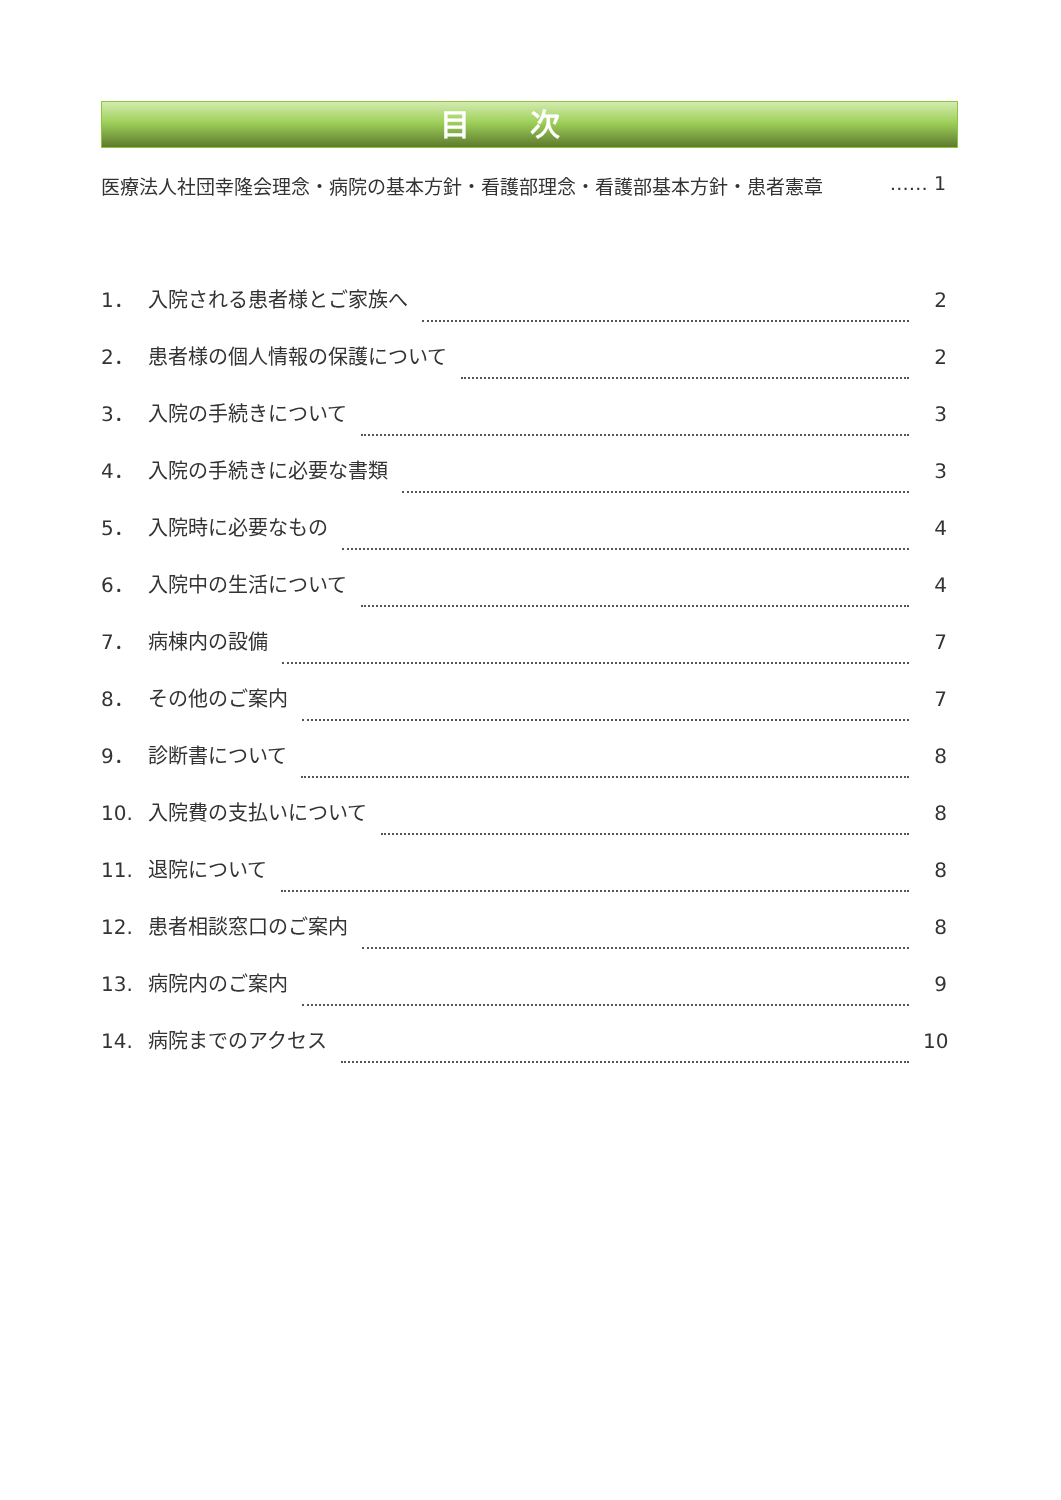目次
医療法人社団幸隆会理念・病院の基本方針・看護部理念・看護部基本方針・患者憲章 …… 1
1． 入院される患者様とご家族へ 2
2． 患者様の個人情報の保護について 2
3． 入院の手続きについて 3
4． 入院の手続きに必要な書類 3
5． 入院時に必要なもの 4
6． 入院中の生活について 4
7． 病棟内の設備 7
8． その他のご案内 7
9． 診断書について 8
10. 入院費の支払いについて 8
11. 退院について 8
12. 患者相談窓口のご案内 8
13. 病院内のご案内 9
14. 病院までのアクセス 10